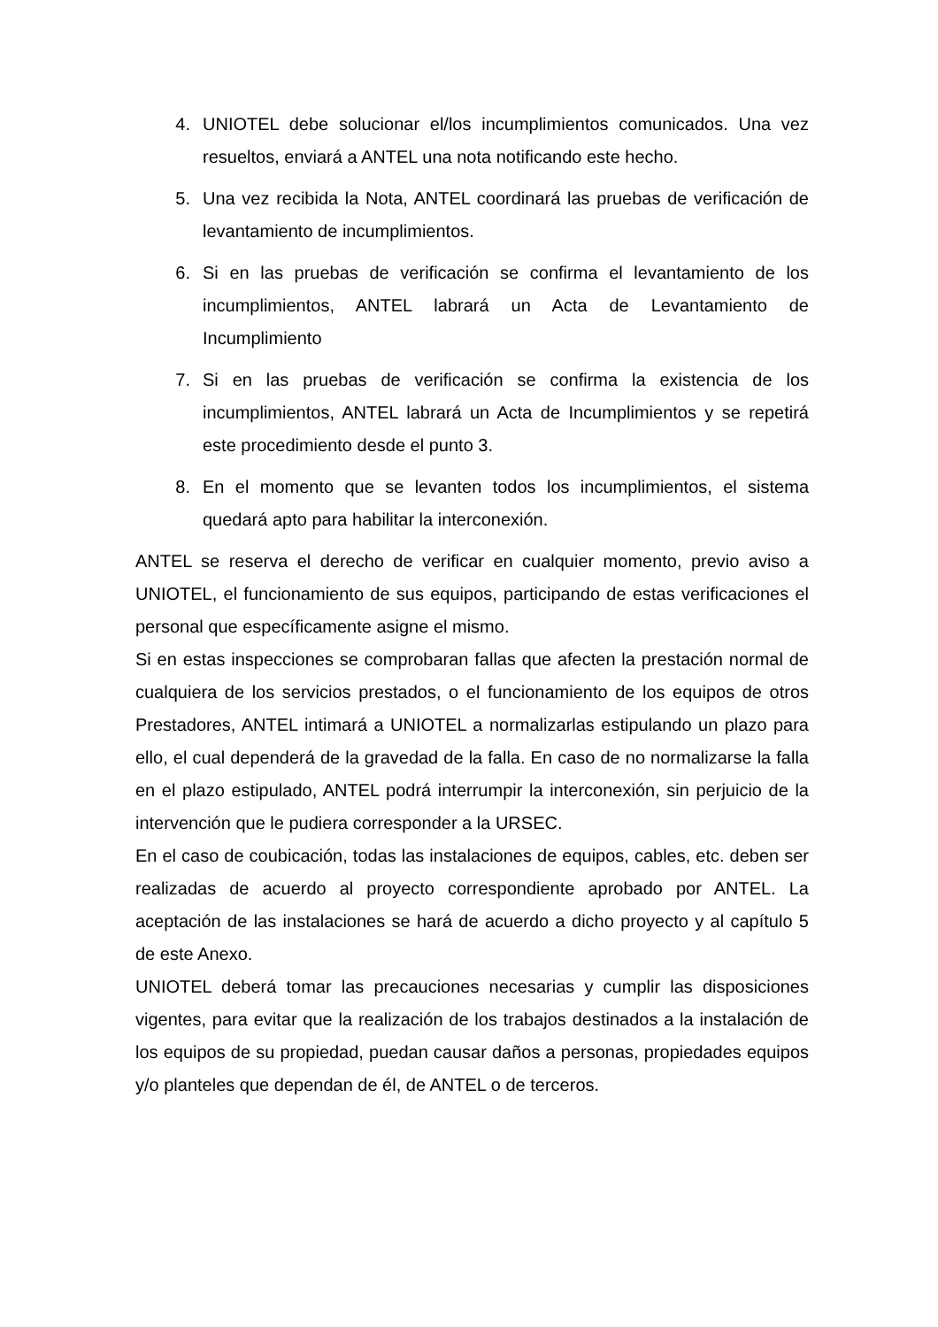4. UNIOTEL debe solucionar el/los incumplimientos comunicados. Una vez resueltos, enviará a ANTEL una nota notificando este hecho.
5. Una vez recibida la Nota, ANTEL coordinará las pruebas de verificación de levantamiento de incumplimientos.
6. Si en las pruebas de verificación se confirma el levantamiento de los incumplimientos, ANTEL labrará un Acta de Levantamiento de Incumplimiento
7. Si en las pruebas de verificación se confirma la existencia de los incumplimientos, ANTEL labrará un Acta de Incumplimientos y se repetirá este procedimiento desde el punto 3.
8. En el momento que se levanten todos los incumplimientos, el sistema quedará apto para habilitar la interconexión.
ANTEL se reserva el derecho de verificar en cualquier momento, previo aviso a UNIOTEL, el funcionamiento de sus equipos, participando de estas verificaciones el personal que específicamente asigne el mismo.
Si en estas inspecciones se comprobaran fallas que afecten la prestación normal de cualquiera de los servicios prestados, o el funcionamiento de los equipos de otros Prestadores, ANTEL intimará a UNIOTEL a normalizarlas estipulando un plazo para ello, el cual dependerá de la gravedad de la falla. En caso de no normalizarse la falla en el plazo estipulado, ANTEL podrá interrumpir la interconexión, sin perjuicio de la intervención que le pudiera corresponder a la URSEC.
En el caso de coubicación, todas las instalaciones de equipos, cables, etc. deben ser realizadas de acuerdo al proyecto correspondiente aprobado por ANTEL. La aceptación de las instalaciones se hará de acuerdo a dicho proyecto y al capítulo 5 de este Anexo.
UNIOTEL deberá tomar las precauciones necesarias y cumplir las disposiciones vigentes, para evitar que la realización de los trabajos destinados a la instalación de los equipos de su propiedad, puedan causar daños a personas, propiedades equipos y/o planteles que dependan de él, de ANTEL o de terceros.